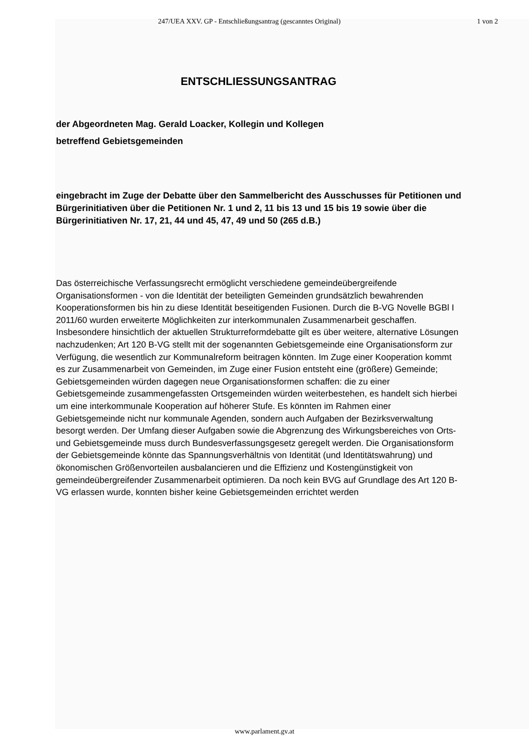247/UEA XXV. GP - Entschließungsantrag (gescanntes Original) 1 von 2
ENTSCHLIESSUNGSANTRAG
der Abgeordneten Mag. Gerald Loacker, Kollegin und Kollegen
betreffend Gebietsgemeinden
eingebracht im Zuge der Debatte über den Sammelbericht des Ausschusses für Petitionen und Bürgerinitiativen über die Petitionen Nr. 1 und 2, 11 bis 13 und 15 bis 19 sowie über die Bürgerinitiativen Nr. 17, 21, 44 und 45, 47, 49 und 50 (265 d.B.)
Das österreichische Verfassungsrecht ermöglicht verschiedene gemeindeübergreifende Organisationsformen - von die Identität der beteiligten Gemeinden grundsätzlich bewahrenden Kooperationsformen bis hin zu diese Identität beseitigenden Fusionen. Durch die B-VG Novelle BGBl I 2011/60 wurden erweiterte Möglichkeiten zur interkommunalen Zusammenarbeit geschaffen. Insbesondere hinsichtlich der aktuellen Strukturreformdebatte gilt es über weitere, alternative Lösungen nachzudenken; Art 120 B-VG stellt mit der sogenannten Gebietsgemeinde eine Organisationsform zur Verfügung, die wesentlich zur Kommunalreform beitragen könnten. Im Zuge einer Kooperation kommt es zur Zusammenarbeit von Gemeinden, im Zuge einer Fusion entsteht eine (größere) Gemeinde; Gebietsgemeinden würden dagegen neue Organisationsformen schaffen: die zu einer Gebietsgemeinde zusammengefassten Ortsgemeinden würden weiterbestehen, es handelt sich hierbei um eine interkommunale Kooperation auf höherer Stufe. Es könnten im Rahmen einer Gebietsgemeinde nicht nur kommunale Agenden, sondern auch Aufgaben der Bezirksverwaltung besorgt werden. Der Umfang dieser Aufgaben sowie die Abgrenzung des Wirkungsbereiches von Orts- und Gebietsgemeinde muss durch Bundesverfassungsgesetz geregelt werden. Die Organisationsform der Gebietsgemeinde könnte das Spannungsverhältnis von Identität (und Identitätswahrung) und ökonomischen Größenvorteilen ausbalancieren und die Effizienz und Kostengünstigkeit von gemeindeübergreifender Zusammenarbeit optimieren. Da noch kein BVG auf Grundlage des Art 120 B-VG erlassen wurde, konnten bisher keine Gebietsgemeinden errichtet werden
www.parlament.gv.at